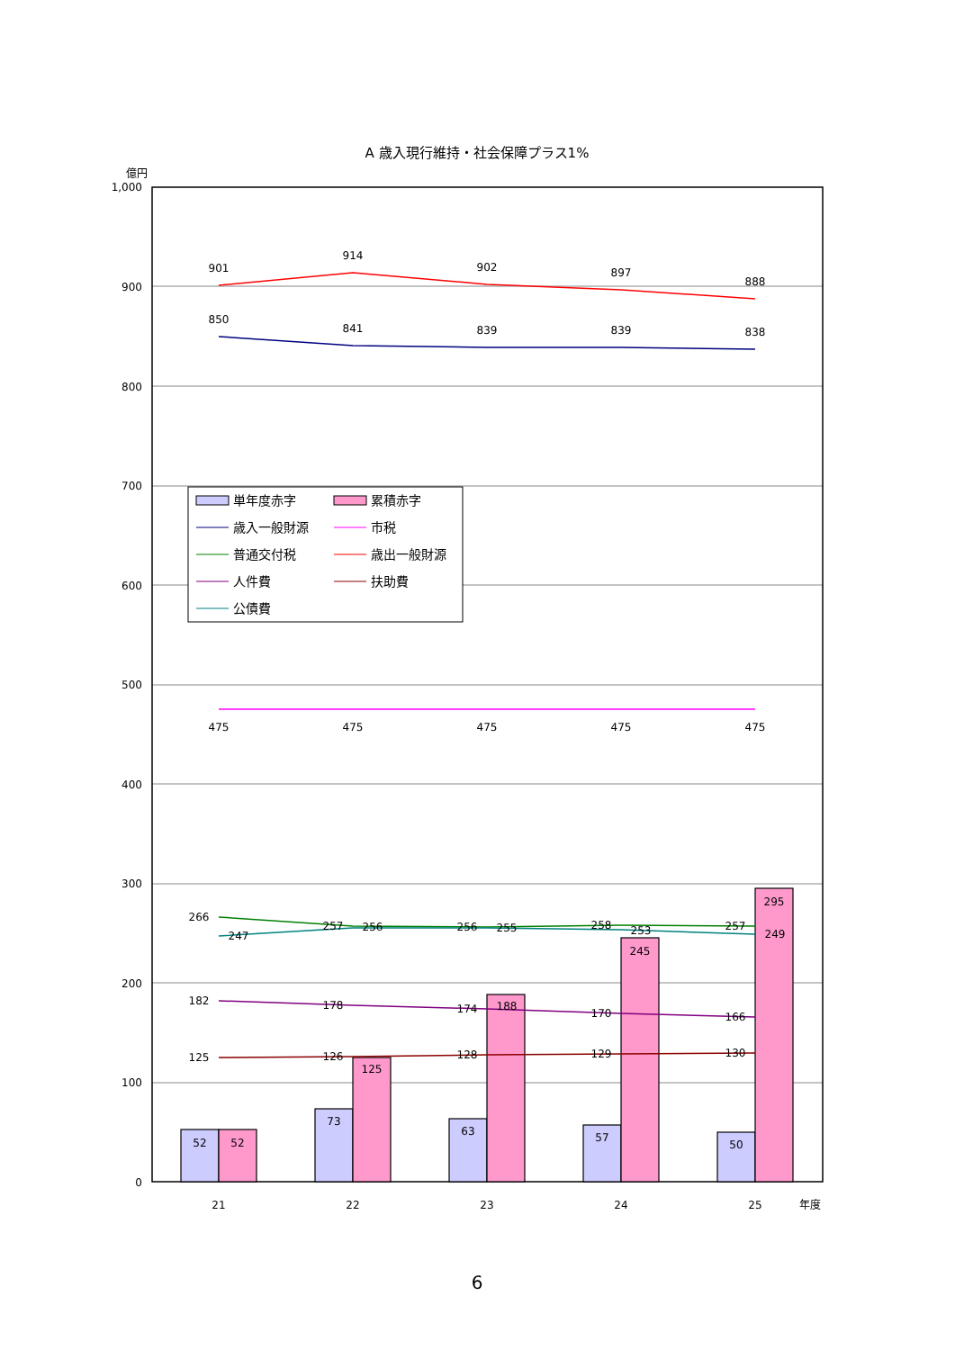A 歳入現行維持・社会保障プラス1%
億円
1,000
900
800
700
600
500
400
300
200
100
0
901
914
902
897
888
850
841
839
839
838
475
475
475
475
475
266
247
257
256
256
255
258
253
257
249
182
178
174
188
170
166
125
126
128
129
130
125
245
295
52
52
73
63
57
50
21
22
23
24
25
年度
単年度赤字
累積赤字
歳入一般財源
市税
普通交付税
歳出一般財源
人件費
扶助費
公債費
6